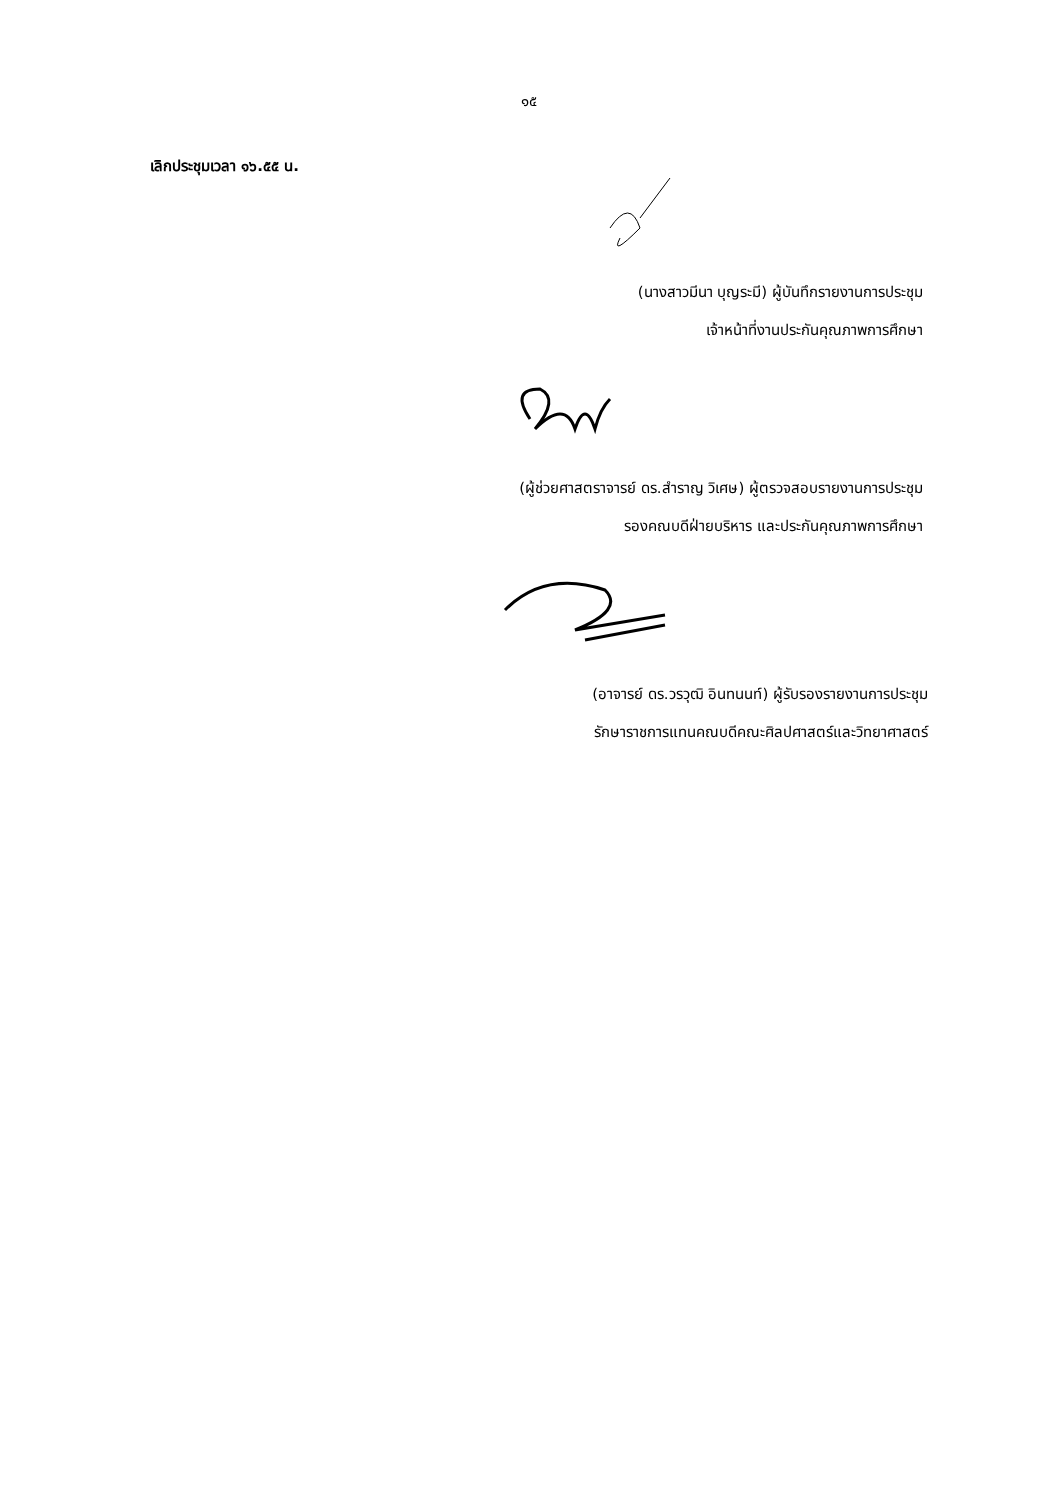๑๕
เลิกประชุมเวลา ๑๖.๕๕ น.
(นางสาวมีนา บุญระมี) ผู้บันทึกรายงานการประชุม
เจ้าหน้าที่งานประกันคุณภาพการศึกษา
(ผู้ช่วยศาสตราจารย์ ดร.สำราญ วิเศษ) ผู้ตรวจสอบรายงานการประชุม
รองคณบดีฝ่ายบริหาร และประกันคุณภาพการศึกษา
(อาจารย์ ดร.วรวุฒิ อินทนนท์) ผู้รับรองรายงานการประชุม
รักษาราชการแทนคณบดีคณะศิลปศาสตร์และวิทยาศาสตร์